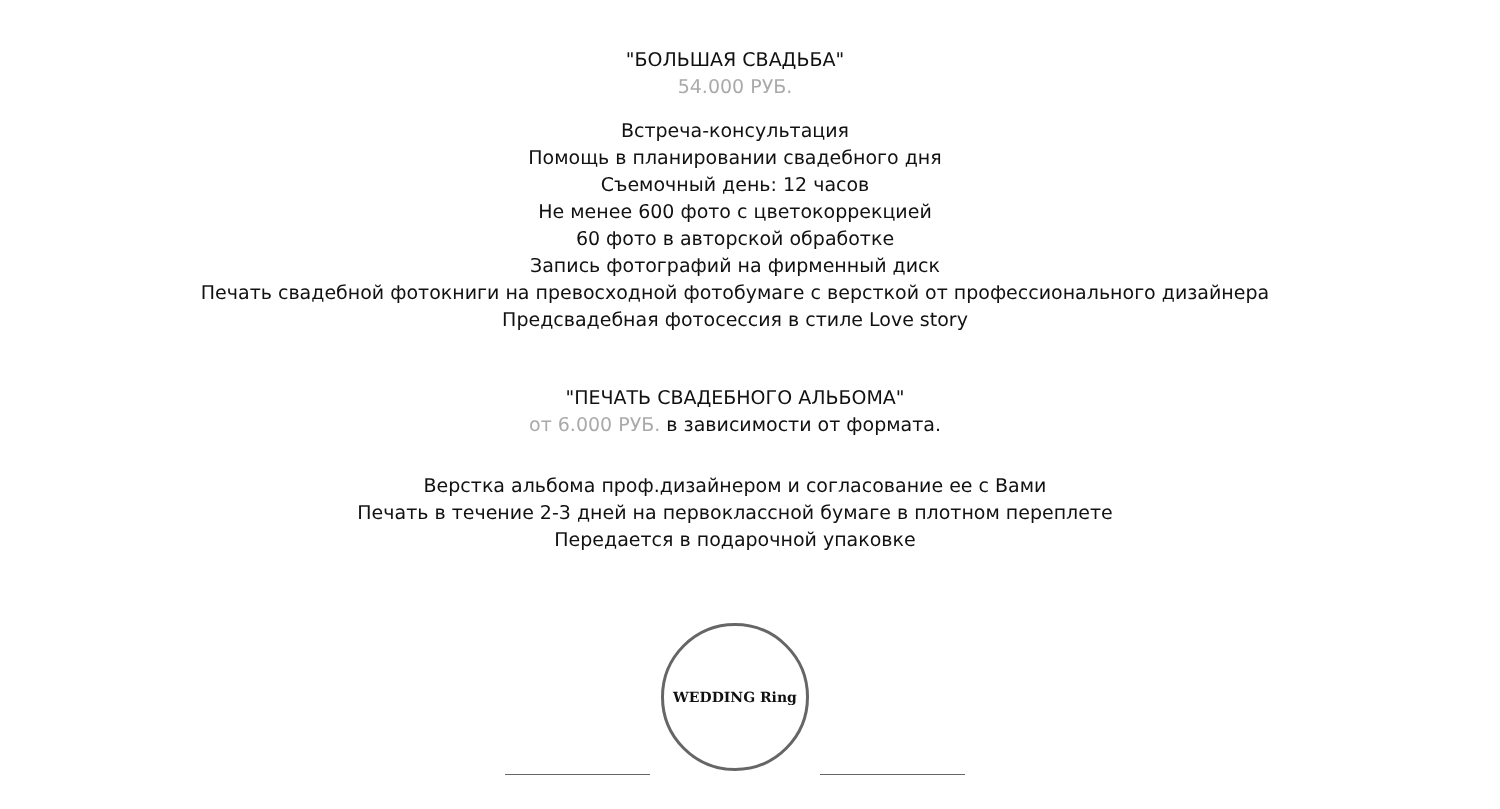"БОЛЬШАЯ СВАДЬБА"
54.000 РУБ.
Встреча-консультация
Помощь в планировании свадебного дня
Съемочный день: 12 часов
Не менее 600 фото с цветокоррекцией
60 фото в авторской обработке
Запись фотографий на фирменный диск
Печать свадебной фотокниги на превосходной фотобумаге с версткой от профессионального дизайнера
Предсвадебная фотосессия в стиле Love story
"ПЕЧАТЬ СВАДЕБНОГО АЛЬБОМА"
от 6.000 РУБ. в зависимости от формата.
Верстка альбома проф.дизайнером и согласование ее с Вами
Печать в течение 2-3 дней на первоклассной бумаге в плотном переплете
Передается в подарочной упаковке
WEDDING Ring